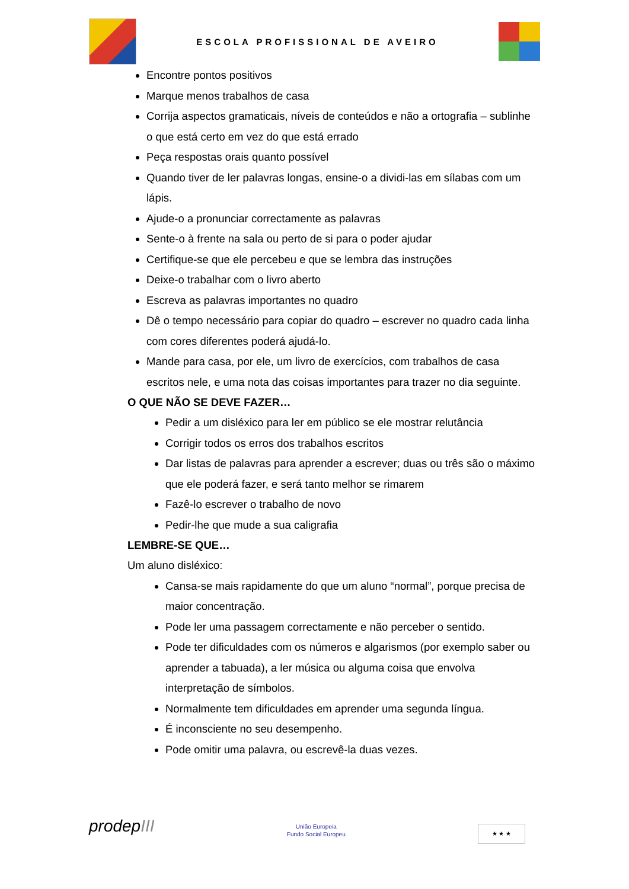ESCOLA PROFISSIONAL DE AVEIRO
Encontre pontos positivos
Marque menos trabalhos de casa
Corrija aspectos gramaticais, níveis de conteúdos e não a ortografia – sublinhe o que está certo em vez do que está errado
Peça respostas orais quanto possível
Quando tiver de ler palavras longas, ensine-o a dividi-las em sílabas com um lápis.
Ajude-o a pronunciar correctamente as palavras
Sente-o à frente na sala ou perto de si para o poder ajudar
Certifique-se que ele percebeu e que se lembra das instruções
Deixe-o trabalhar com o livro aberto
Escreva as palavras importantes no quadro
Dê o tempo necessário para copiar do quadro – escrever no quadro cada linha com cores diferentes poderá ajudá-lo.
Mande para casa, por ele, um livro de exercícios, com trabalhos de casa escritos nele, e uma nota das coisas importantes para trazer no dia seguinte.
O QUE NÃO SE DEVE FAZER…
Pedir a um disléxico para ler em público se ele mostrar relutância
Corrigir todos os erros dos trabalhos escritos
Dar listas de palavras para aprender a escrever; duas ou três são o máximo que ele poderá fazer, e será tanto melhor se rimarem
Fazê-lo escrever o trabalho de novo
Pedir-lhe que mude a sua caligrafia
LEMBRE-SE QUE…
Um aluno disléxico:
Cansa-se mais rapidamente do que um aluno “normal”, porque precisa de maior concentração.
Pode ler uma passagem correctamente e não perceber o sentido.
Pode ter dificuldades com os números e algarismos (por exemplo saber ou aprender a tabuada), a ler música ou alguma coisa que envolva interpretação de símbolos.
Normalmente tem dificuldades em aprender uma segunda língua.
É inconsciente no seu desempenho.
Pode omitir uma palavra, ou escrevê-la duas vezes.
prodepIII
União Europeia
Fundo Social Europeu
★ ★ ★